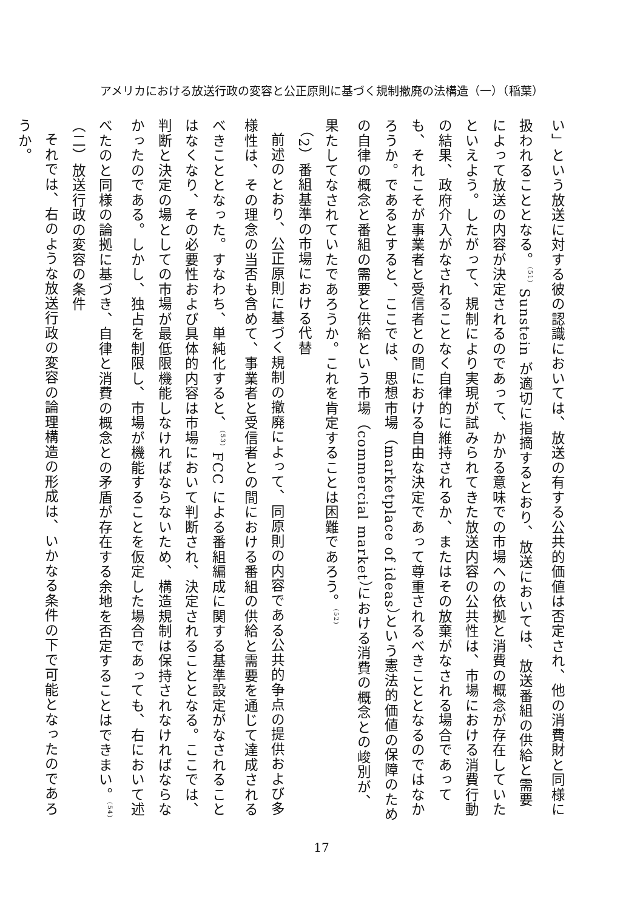アメリカにおける放送行政の変容と公正原則に基づく規制撤廃の法構造（一）（稲葉）
い」という放送に対する彼の認識においては、放送の有する公共的価値は否定され、他の消費財と同様に扱われることとなる。<sup>(51)</sup> Sunstein が適切に指摘するとおり、放送においては、放送番組の供給と需要によって放送の内容が決定されるのであって、かかる意味での市場への依拠と消費の概念が存在していたといえよう。したがって、規制により実現が試みられてきた放送内容の公共性は、市場における消費行動の結果、政府介入がなされることなく自律的に維持されるか、またはその放棄がなされる場合であっても、それこそが事業者と受信者との間における自由な決定であって尊重されるべきこととなるのではなかろうか。であるとすると、ここでは、思想市場（marketplace of ideas）という憲法的価値の保障のための自律の概念と番組の需要と供給という市場（commercial market）における消費の概念との峻別が、果たしてなされていたであろうか。これを肯定することは困難であろう。<sup>(52)</sup>
（2）番組基準の市場における代替
前述のとおり、公正原則に基づく規制の撤廃によって、同原則の内容である公共的争点の提供および多様性は、その理念の当否も含めて、事業者と受信者との間における番組の供給と需要を通じて達成されるべきこととなった。すなわち、単純化すると、<sup>(53)</sup> FCC による番組編成に関する基準設定がなされることはなくなり、その必要性および具体的内容は市場において判断され、決定されることとなる。ここでは、判断と決定の場としての市場が最低限機能しなければならないため、構造規制は保持されなければならなかったのである。しかし、独占を制限し、市場が機能することを仮定した場合であっても、右において述べたのと同様の論拠に基づき、自律と消費の概念との矛盾が存在する余地を否定することはできまい。<sup>(54)</sup>
（二）放送行政の変容の条件
それでは、右のような放送行政の変容の論理構造の形成は、いかなる条件の下で可能となったのであろうか。
17